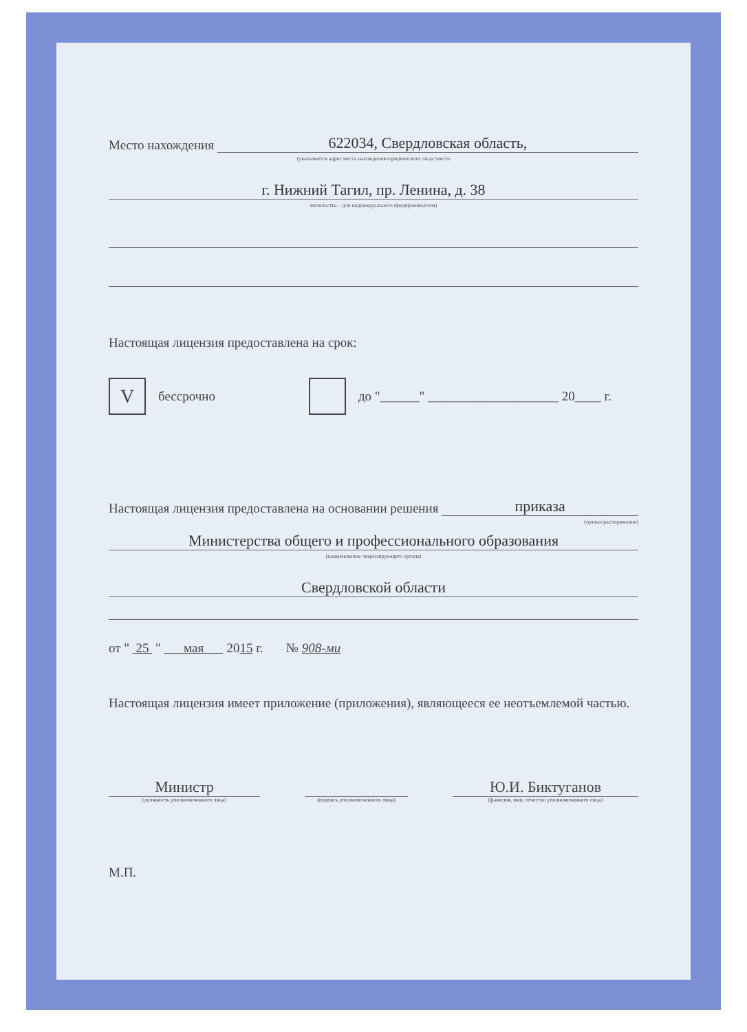Место нахождения 622034, Свердловская область,
(указывается адрес места нахождения юридического лица (место
г. Нижний Тагил, пр. Ленина, д. 38
жительства – для индивидуального предпринимателя)
Настоящая лицензия предоставлена на срок:
Vбессрочно до "______" ____________________ 20____ г.
Настоящая лицензия предоставлена на основании решения приказа
(приказ/распоряжение)
Министерства общего и профессионального образования
(наименование лицензирующего органа)
Свердловской области
от " 25 " мая 2015 г. № 908-ми
Настоящая лицензия имеет приложение (приложения), являющееся ее неотъемлемой частью.
Министр
(должность уполномоченного лица)
(подпись уполномоченного лица)
Ю.И. Биктуганов
(фамилия, имя, отчество уполномоченного лица)
М.П.